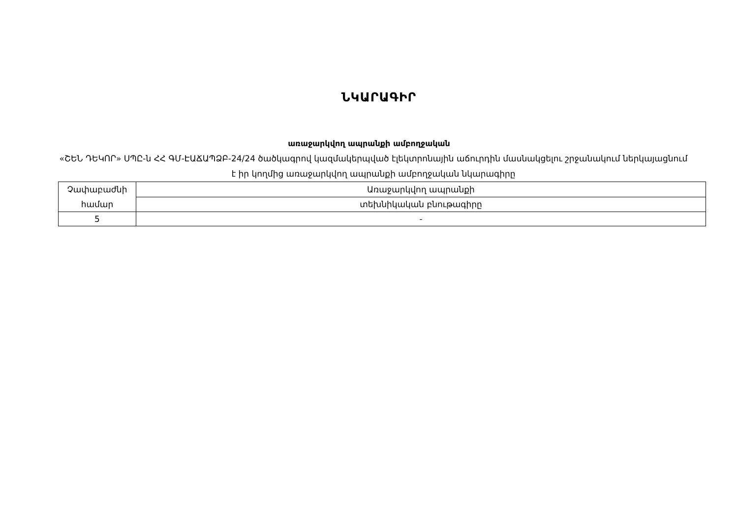ՆԿԱՐԱԳԻՐ
առաջարկվող ապրանքի ամբողջական
«ՇԵՆ ԴԵԿՈՐ» ՍՊԸ-ն ՀՀ ԳՄ-ԷԱՃԱՊՁԲ-24/24 ծածկագրով կազմակերպված էլեկտրոնային աճուրդին մասնակցելու շրջանակում ներկայացնում է իր կողմից առաջարկվող ապրանքի ամբողջական նկարագիրը
| Չափաբաժնի համար | Առաջարկվող ապրանքի |
| | տեխնիկական բնութագիրը |
| 5 | - |